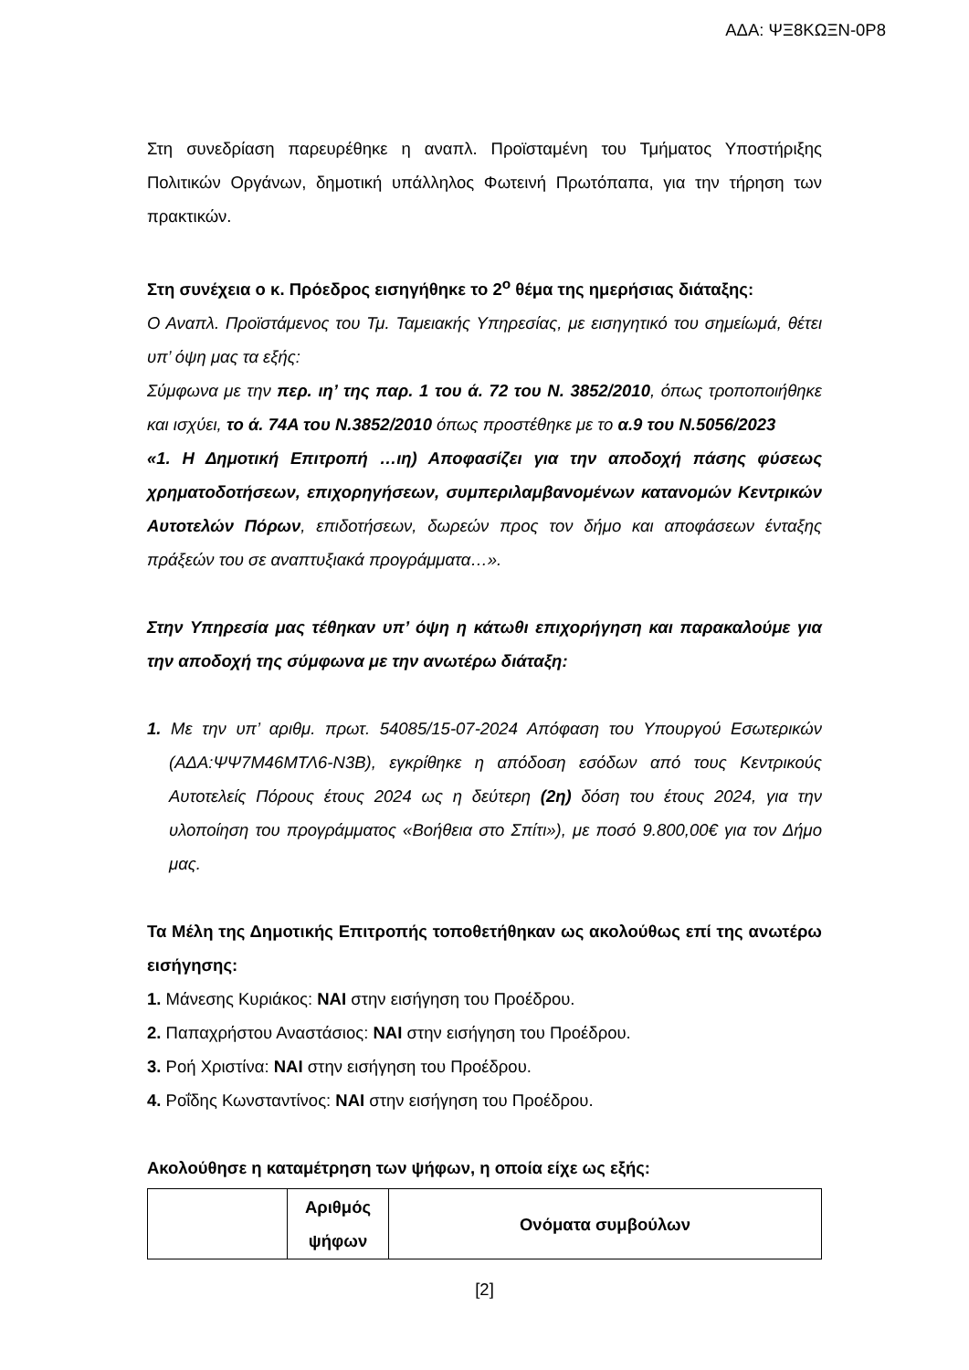ΑΔΑ: ΨΞ8ΚΩΞΝ-0Ρ8
Στη συνεδρίαση παρευρέθηκε η αναπλ. Προϊσταμένη του Τμήματος Υποστήριξης Πολιτικών Οργάνων, δημοτική υπάλληλος Φωτεινή Πρωτόπαπα, για την τήρηση των πρακτικών.
Στη συνέχεια ο κ. Πρόεδρος εισηγήθηκε το 2<sup>ο</sup> θέμα της ημερήσιας διάταξης:
Ο Αναπλ. Προϊστάμενος του Τμ. Ταμειακής Υπηρεσίας, με εισηγητικό του σημείωμά, θέτει υπ’ όψη μας τα εξής:
Σύμφωνα με την περ. ιη’ της παρ. 1 του ά. 72 του Ν. 3852/2010, όπως τροποποιήθηκε και ισχύει, το ά. 74Α του Ν.3852/2010 όπως προστέθηκε με το α.9 του Ν.5056/2023
«1. Η Δημοτική Επιτροπή …ιη) Αποφασίζει για την αποδοχή πάσης φύσεως χρηματοδοτήσεων, επιχορηγήσεων, συμπεριλαμβανομένων κατανομών Κεντρικών Αυτοτελών Πόρων, επιδοτήσεων, δωρεών προς τον δήμο και αποφάσεων ένταξης πράξεών του σε αναπτυξιακά προγράμματα…».
Στην Υπηρεσία μας τέθηκαν υπ’ όψη η κάτωθι επιχορήγηση και παρακαλούμε για την αποδοχή της σύμφωνα με την ανωτέρω διάταξη:
1. Με την υπ’ αριθμ. πρωτ. 54085/15-07-2024 Απόφαση του Υπουργού Εσωτερικών (ΑΔΑ:ΨΨ7Μ46ΜΤΛ6-Ν3Β), εγκρίθηκε η απόδοση εσόδων από τους Κεντρικούς Αυτοτελείς Πόρους έτους 2024 ως η δεύτερη (2η) δόση του έτους 2024, για την υλοποίηση του προγράμματος «Βοήθεια στο Σπίτι»), με ποσό 9.800,00€ για τον Δήμο μας.
Τα Μέλη της Δημοτικής Επιτροπής τοποθετήθηκαν ως ακολούθως επί της ανωτέρω εισήγησης:
1. Μάνεσης Κυριάκος: ΝΑΙ στην εισήγηση του Προέδρου.
2. Παπαχρήστου Αναστάσιος: ΝΑΙ στην εισήγηση του Προέδρου.
3. Ροή Χριστίνα: ΝΑΙ στην εισήγηση του Προέδρου.
4. Ροΐδης Κωνσταντίνος: ΝΑΙ στην εισήγηση του Προέδρου.
Ακολούθησε η καταμέτρηση των ψήφων, η οποία είχε ως εξής:
| | Αριθμός ψήφων | Ονόματα συμβούλων |
| --- | --- | --- |
[2]